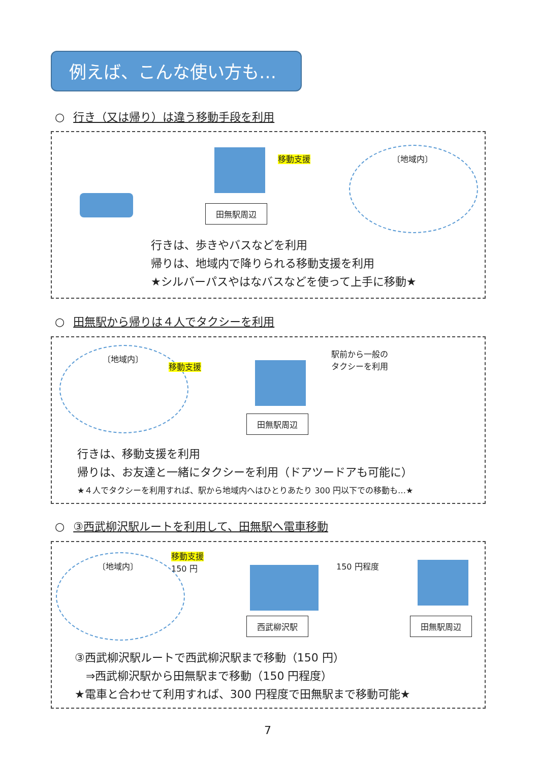例えば、こんな使い方も…
○ 行き（又は帰り）は違う移動手段を利用
移動支援
田無駅周辺
〔地域内〕
行きは、歩きやバスなどを利用
帰りは、地域内で降りられる移動支援を利用
★シルバーパスやはなバスなどを使って上手に移動★
○ 田無駅から帰りは４人でタクシーを利用
〔地域内〕
移動支援
田無駅周辺
駅前から一般の
タクシーを利用
行きは、移動支援を利用
帰りは、お友達と一緒にタクシーを利用（ドアツードアも可能に）
★４人でタクシーを利用すれば、駅から地域内へはひとりあたり 300 円以下での移動も…★
○ ③西武柳沢駅ルートを利用して、田無駅へ電車移動
〔地域内〕
移動支援
150 円
西武柳沢駅
150 円程度
田無駅周辺
③西武柳沢駅ルートで西武柳沢駅まで移動（150 円）
　⇒西武柳沢駅から田無駅まで移動（150 円程度）
★電車と合わせて利用すれば、300 円程度で田無駅まで移動可能★
7